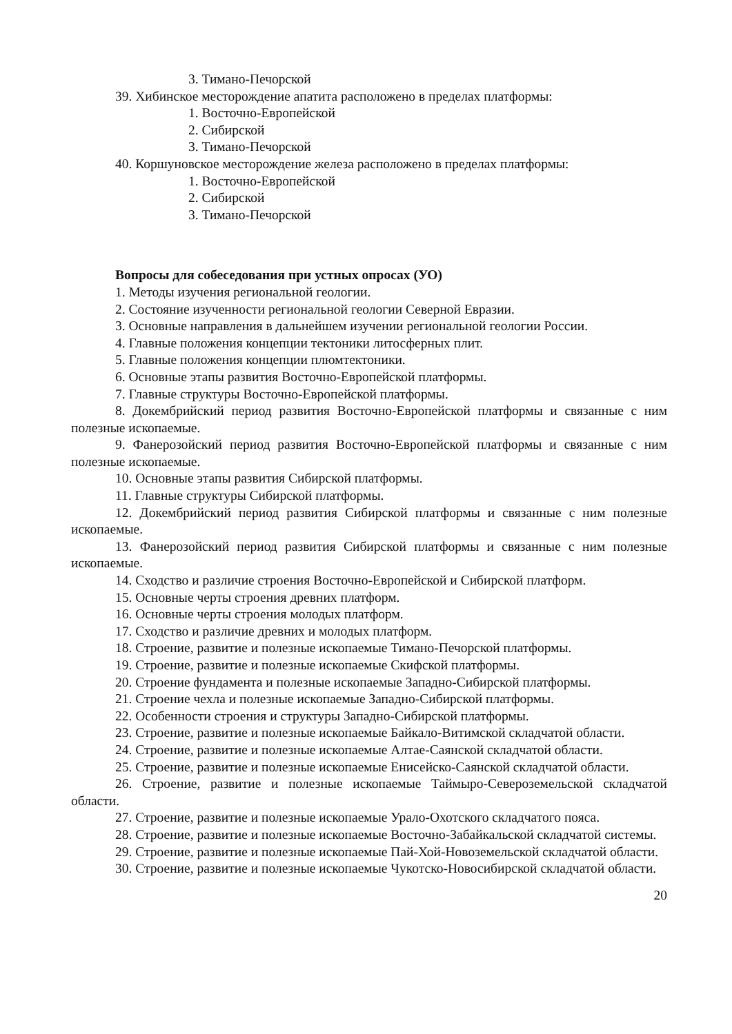3. Тимано-Печорской
39. Хибинское месторождение апатита расположено в пределах платформы:
1. Восточно-Европейской
2. Сибирской
3. Тимано-Печорской
40. Коршуновское месторождение железа расположено в пределах платформы:
1. Восточно-Европейской
2. Сибирской
3. Тимано-Печорской
Вопросы для собеседования при устных опросах (УО)
1. Методы изучения региональной геологии.
2. Состояние изученности региональной геологии Северной Евразии.
3. Основные направления в дальнейшем изучении региональной геологии России.
4. Главные положения концепции тектоники литосферных плит.
5. Главные положения концепции плюмтектоники.
6. Основные этапы развития Восточно-Европейской платформы.
7. Главные структуры Восточно-Европейской платформы.
8. Докембрийский период развития Восточно-Европейской платформы и связанные с ним полезные ископаемые.
9. Фанерозойский период развития Восточно-Европейской платформы и связанные с ним полезные ископаемые.
10. Основные этапы развития Сибирской платформы.
11. Главные структуры Сибирской платформы.
12. Докембрийский период развития Сибирской платформы и связанные с ним полезные ископаемые.
13. Фанерозойский период развития Сибирской платформы и связанные с ним полезные ископаемые.
14. Сходство и различие строения Восточно-Европейской и Сибирской платформ.
15. Основные черты строения древних платформ.
16. Основные черты строения молодых платформ.
17. Сходство и различие древних и молодых платформ.
18. Строение, развитие и полезные ископаемые Тимано-Печорской платформы.
19. Строение, развитие и полезные ископаемые Скифской платформы.
20. Строение фундамента и полезные ископаемые Западно-Сибирской платформы.
21. Строение чехла и полезные ископаемые Западно-Сибирской платформы.
22. Особенности строения и структуры Западно-Сибирской платформы.
23. Строение, развитие и полезные ископаемые Байкало-Витимской складчатой области.
24. Строение, развитие и полезные ископаемые Алтае-Саянской складчатой области.
25. Строение, развитие и полезные ископаемые Енисейско-Саянской складчатой области.
26. Строение, развитие и полезные ископаемые Таймыро-Североземельской складчатой области.
27. Строение, развитие и полезные ископаемые Урало-Охотского складчатого пояса.
28. Строение, развитие и полезные ископаемые Восточно-Забайкальской складчатой системы.
29. Строение, развитие и полезные ископаемые Пай-Хой-Новоземельской складчатой области.
30. Строение, развитие и полезные ископаемые Чукотско-Новосибирской складчатой области.
20